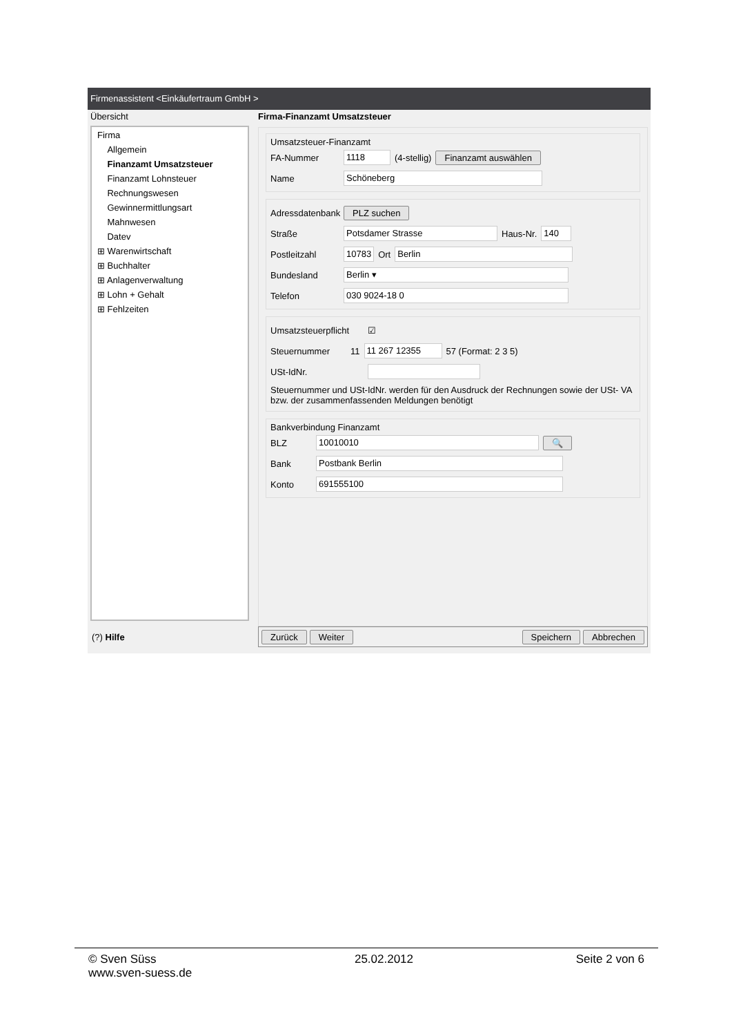Firmenassistent <Einkäufertraum GmbH >
Übersicht
Firma
Allgemein
Finanzamt Umsatzsteuer
Finanzamt Lohnsteuer
Rechnungswesen
Gewinnermittlungsart
Mahnwesen
Datev
⊞ Warenwirtschaft
⊞ Buchhalter
⊞ Anlagenverwaltung
⊞ Lohn + Gehalt
⊞ Fehlzeiten
Firma-Finanzamt Umsatzsteuer
Umsatzsteuer-Finanzamt
FA-Nummer 1118 (4-stellig) Finanzamt auswählen
Name Schöneberg
Adressdatenbank PLZ suchen
Straße Potsdamer Strasse Haus-Nr. 140
Postleitzahl 10783 Ort Berlin
Bundesland Berlin ▾
Telefon 030 9024-18 0
Umsatzsteuerpflicht ☑
Steuernummer 11 11 267 12355 57 (Format: 2 3 5)
USt-IdNr.
Steuernummer und USt-IdNr. werden für den Ausdruck der Rechnungen sowie der USt- VA bzw. der zusammenfassenden Meldungen benötigt
Bankverbindung Finanzamt
BLZ 10010010 🔍
Bank Postbank Berlin
Konto 691555100
(?) Hilfe
Zurück Weiter Speichern Abbrechen
© Sven Süss
www.sven-suess.de
25.02.2012 Seite 2 von 6